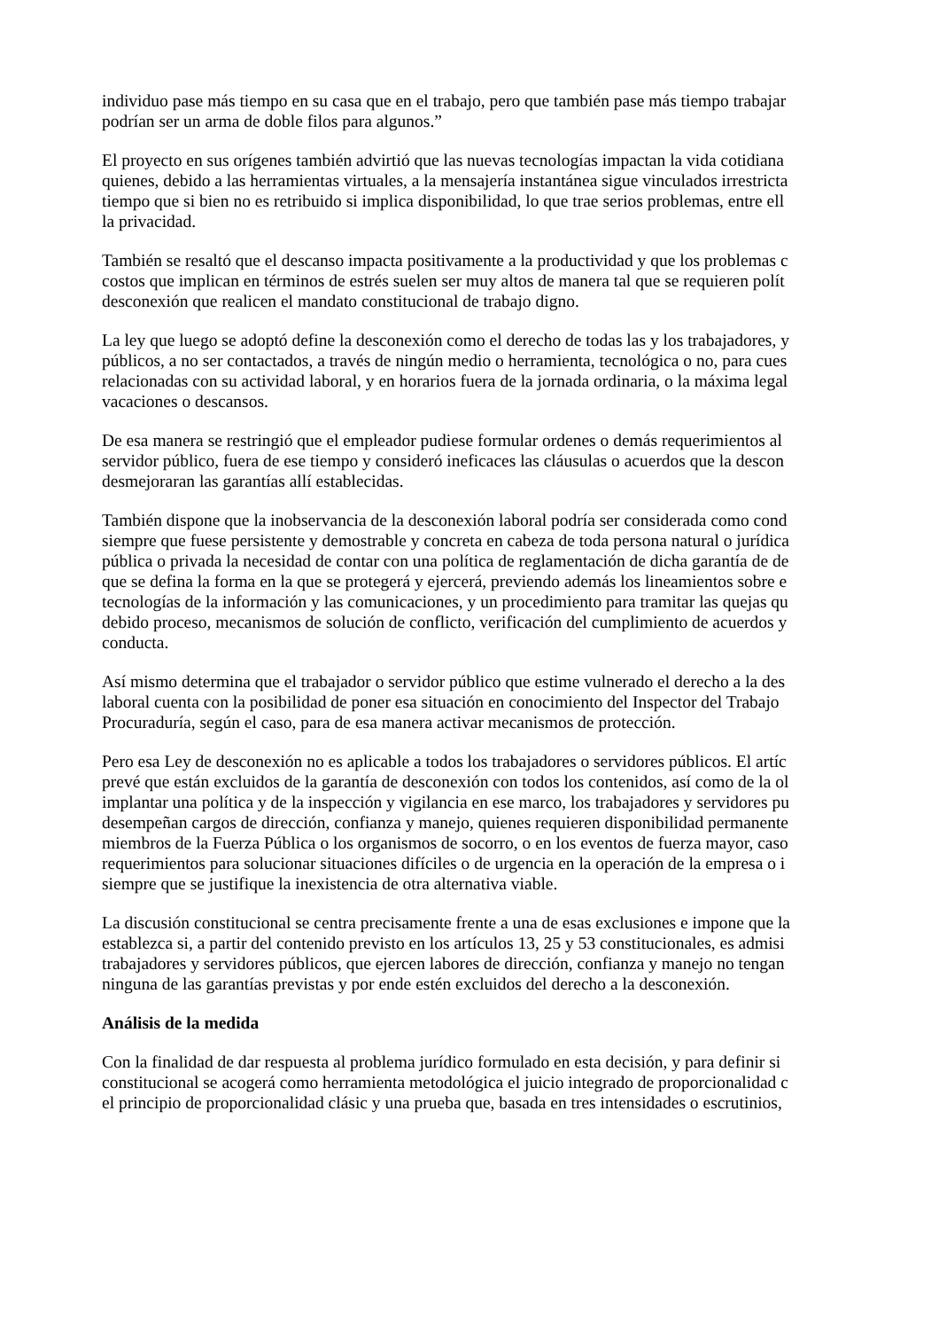individuo pase más tiempo en su casa que en el trabajo, pero que también pase más tiempo trabajar
podrían ser un arma de doble filos para algunos.”
El proyecto en sus orígenes también advirtió que las nuevas tecnologías impactan la vida cotidiana
quienes, debido a las herramientas virtuales, a la mensajería instantánea sigue vinculados irrestricta
tiempo que si bien no es retribuido si implica disponibilidad, lo que trae serios problemas, entre ell
la privacidad.
También se resaltó que el descanso impacta positivamente a la productividad y que los problemas c
costos que implican en términos de estrés suelen ser muy altos de manera tal que se requieren polít
desconexión que realicen el mandato constitucional de trabajo digno.
La ley que luego se adoptó define la desconexión como el derecho de todas las y los trabajadores, y
públicos, a no ser contactados, a través de ningún medio o herramienta, tecnológica o no, para cues
relacionadas con su actividad laboral, y en horarios fuera de la jornada ordinaria, o la máxima legal
vacaciones o descansos.
De esa manera se restringió que el empleador pudiese formular ordenes o demás requerimientos al
servidor público, fuera de ese tiempo y consideró ineficaces las cláusulas o acuerdos que la descon
desmejoraran las garantías allí establecidas.
También dispone que la inobservancia de la desconexión laboral podría ser considerada como cond
siempre que fuese persistente y demostrable y concreta en cabeza de toda persona natural o jurídica
pública o privada la necesidad de contar con una política de reglamentación de dicha garantía de de
que se defina la forma en la que se protegerá y ejercerá, previendo además los lineamientos sobre e
tecnologías de la información y las comunicaciones, y un procedimiento para tramitar las quejas qu
debido proceso, mecanismos de solución de conflicto, verificación del cumplimiento de acuerdos y
conducta.
Así mismo determina que el trabajador o servidor público que estime vulnerado el derecho a la des
laboral cuenta con la posibilidad de poner esa situación en conocimiento del Inspector del Trabajo
Procuraduría, según el caso, para de esa manera activar mecanismos de protección.
Pero esa Ley de desconexión no es aplicable a todos los trabajadores o servidores públicos. El artíc
prevé que están excluidos de la garantía de desconexión con todos los contenidos, así como de la ol
implantar una política y de la inspección y vigilancia en ese marco, los trabajadores y servidores pu
desempeñan cargos de dirección, confianza y manejo, quienes requieren disponibilidad permanente
miembros de la Fuerza Pública o los organismos de socorro, o en los eventos de fuerza mayor, caso
requerimientos para solucionar situaciones difíciles o de urgencia en la operación de la empresa o i
siempre que se justifique la inexistencia de otra alternativa viable.
La discusión constitucional se centra precisamente frente a una de esas exclusiones e impone que la
establezca si, a partir del contenido previsto en los artículos 13, 25 y 53 constitucionales, es admisi
trabajadores y servidores públicos, que ejercen labores de dirección, confianza y manejo no tengan
ninguna de las garantías previstas y por ende estén excluidos del derecho a la desconexión.
Análisis de la medida
Con la finalidad de dar respuesta al problema jurídico formulado en esta decisión, y para definir si
constitucional se acogerá como herramienta metodológica el juicio integrado de proporcionalidad c
el principio de proporcionalidad clásic y una prueba que, basada en tres intensidades o escrutinios,